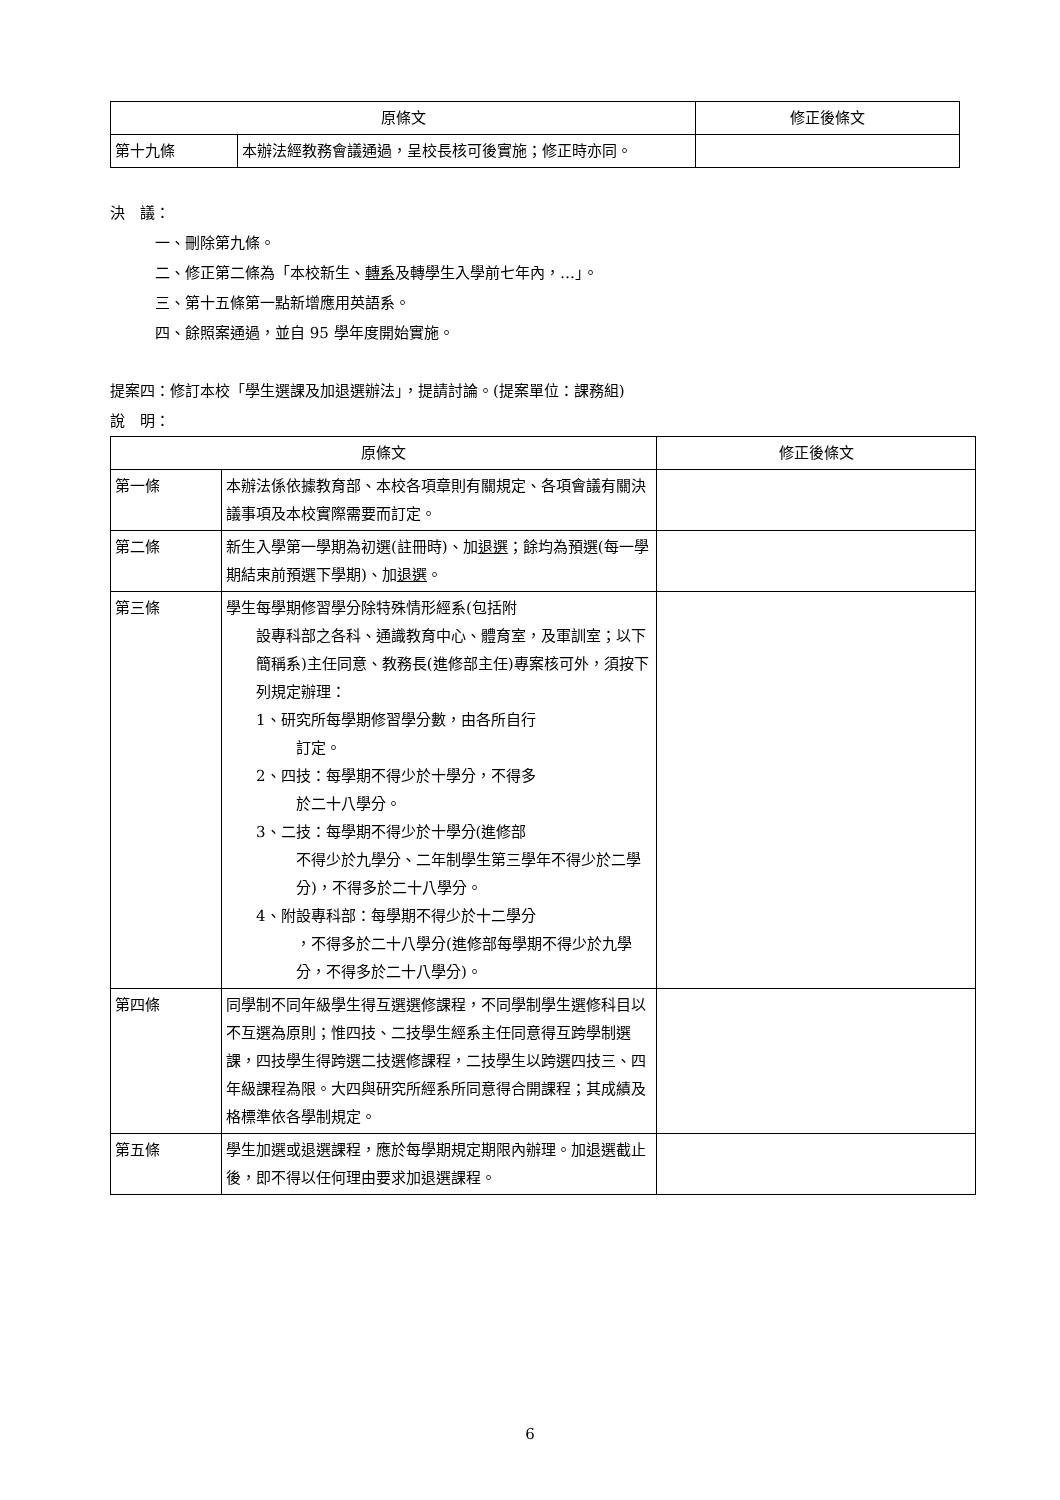| 原條文 | | 修正後條文 |
| --- | --- | --- |
| 第十九條 | 本辦法經教務會議通過，呈校長核可後實施；修正時亦同。 | |
決　議：
一、刪除第九條。
二、修正第二條為「本校新生、轉系及轉學生入學前七年內，…」。
三、第十五條第一點新增應用英語系。
四、餘照案通過，並自 95 學年度開始實施。
提案四：修訂本校「學生選課及加退選辦法」，提請討論。(提案單位：課務組)
說　明：
| 原條文 | | 修正後條文 |
| --- | --- | --- |
| 第一條 | 本辦法係依據教育部、本校各項章則有關規定、各項會議有關決議事項及本校實際需要而訂定。 | |
| 第二條 | 新生入學第一學期為初選(註冊時)、加 退選 ；餘均為預選(每一學期結束前預選下學期)、加 退選 。 | |
| 第三條 | 學生每學期修習學分除特殊情形經系(包括附 設專科部之各科、通識教育中心、體育室，及軍訓室；以下簡稱系)主任同意、教務長(進修部主任)專案核可外，須按下列規定辦理： 1、研究所每學期修習學分數，由各所自行 訂定。 2、四技：每學期不得少於十學分，不得多 於二十八學分。 3、二技：每學期不得少於十學分(進修部 不得少於九學分、二年制學生第三學年不得少於二學分)，不得多於二十八學分。 4、附設專科部：每學期不得少於十二學分 ，不得多於二十八學分(進修部每學期不得少於九學分，不得多於二十八學分)。 | |
| 第四條 | 同學制不同年級學生得互選選修課程，不同學制學生選修科目以不互選為原則；惟四技、二技學生經系主任同意得互跨學制選課，四技學生得跨選二技選修課程，二技學生以跨選四技三、四年級課程為限。大四與研究所經系所同意得合開課程；其成績及格標準依各學制規定。 | |
| 第五條 | 學生加選或退選課程，應於每學期規定期限內辦理。加退選截止後，即不得以任何理由要求加退選課程。 | |
6